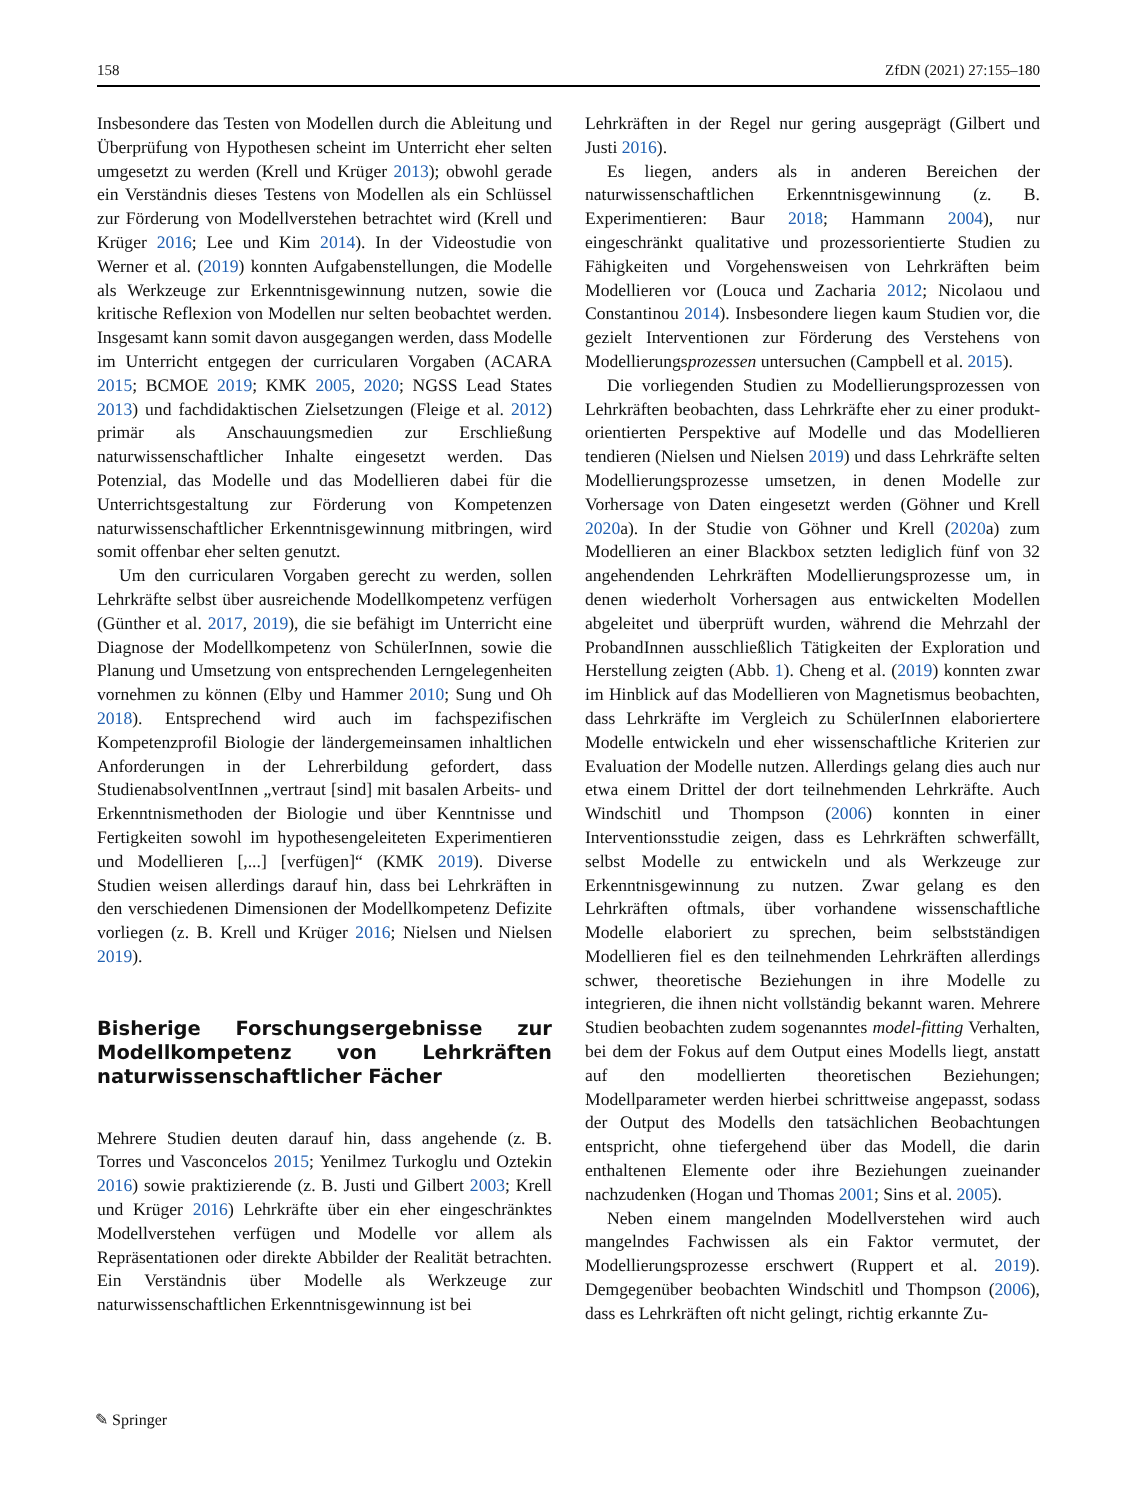158 ZfDN (2021) 27:155–180
Insbesondere das Testen von Modellen durch die Ableitung und Überprüfung von Hypothesen scheint im Unterricht eher selten umgesetzt zu werden (Krell und Krüger 2013); obwohl gerade ein Verständnis dieses Testens von Modellen als ein Schlüssel zur Förderung von Modellverstehen betrachtet wird (Krell und Krüger 2016; Lee und Kim 2014). In der Videostudie von Werner et al. (2019) konnten Aufgabenstellungen, die Modelle als Werkzeuge zur Erkenntnisgewinnung nutzen, sowie die kritische Reflexion von Modellen nur selten beobachtet werden. Insgesamt kann somit davon ausgegangen werden, dass Modelle im Unterricht entgegen der curricularen Vorgaben (ACARA 2015; BCMOE 2019; KMK 2005, 2020; NGSS Lead States 2013) und fachdidaktischen Zielsetzungen (Fleige et al. 2012) primär als Anschauungsmedien zur Erschließung naturwissenschaftlicher Inhalte eingesetzt werden. Das Potenzial, das Modelle und das Modellieren dabei für die Unterrichtsgestaltung zur Förderung von Kompetenzen naturwissenschaftlicher Erkenntnisgewinnung mitbringen, wird somit offenbar eher selten genutzt.
Um den curricularen Vorgaben gerecht zu werden, sollen Lehrkräfte selbst über ausreichende Modellkompetenz verfügen (Günther et al. 2017, 2019), die sie befähigt im Unterricht eine Diagnose der Modellkompetenz von SchülerInnen, sowie die Planung und Umsetzung von entsprechenden Lerngelegenheiten vornehmen zu können (Elby und Hammer 2010; Sung und Oh 2018). Entsprechend wird auch im fachspezifischen Kompetenzprofil Biologie der ländergemeinsamen inhaltlichen Anforderungen in der Lehrerbildung gefordert, dass StudienabsolventInnen „vertraut [sind] mit basalen Arbeits- und Erkenntnismethoden der Biologie und über Kenntnisse und Fertigkeiten sowohl im hypothesengeleiteten Experimentieren und Modellieren [,...] [verfügen]“ (KMK 2019). Diverse Studien weisen allerdings darauf hin, dass bei Lehrkräften in den verschiedenen Dimensionen der Modellkompetenz Defizite vorliegen (z. B. Krell und Krüger 2016; Nielsen und Nielsen 2019).
Bisherige Forschungsergebnisse zur Modellkompetenz von Lehrkräften naturwissenschaftlicher Fächer
Mehrere Studien deuten darauf hin, dass angehende (z. B. Torres und Vasconcelos 2015; Yenilmez Turkoglu und Oztekin 2016) sowie praktizierende (z. B. Justi und Gilbert 2003; Krell und Krüger 2016) Lehrkräfte über ein eher eingeschränktes Modellverstehen verfügen und Modelle vor allem als Repräsentationen oder direkte Abbilder der Realität betrachten. Ein Verständnis über Modelle als Werkzeuge zur naturwissenschaftlichen Erkenntnisgewinnung ist bei
Lehrkräften in der Regel nur gering ausgeprägt (Gilbert und Justi 2016).
Es liegen, anders als in anderen Bereichen der naturwissenschaftlichen Erkenntnisgewinnung (z. B. Experimentieren: Baur 2018; Hammann 2004), nur eingeschränkt qualitative und prozessorientierte Studien zu Fähigkeiten und Vorgehensweisen von Lehrkräften beim Modellieren vor (Louca und Zacharia 2012; Nicolaou und Constantinou 2014). Insbesondere liegen kaum Studien vor, die gezielt Interventionen zur Förderung des Verstehens von Modellierungsprozessen untersuchen (Campbell et al. 2015).
Die vorliegenden Studien zu Modellierungsprozessen von Lehrkräften beobachten, dass Lehrkräfte eher zu einer produkt-orientierten Perspektive auf Modelle und das Modellieren tendieren (Nielsen und Nielsen 2019) und dass Lehrkräfte selten Modellierungsprozesse umsetzen, in denen Modelle zur Vorhersage von Daten eingesetzt werden (Göhner und Krell 2020a). In der Studie von Göhner und Krell (2020a) zum Modellieren an einer Blackbox setzten lediglich fünf von 32 angehendenden Lehrkräften Modellierungsprozesse um, in denen wiederholt Vorhersagen aus entwickelten Modellen abgeleitet und überprüft wurden, während die Mehrzahl der ProbandInnen ausschließlich Tätigkeiten der Exploration und Herstellung zeigten (Abb. 1). Cheng et al. (2019) konnten zwar im Hinblick auf das Modellieren von Magnetismus beobachten, dass Lehrkräfte im Vergleich zu SchülerInnen elaboriertere Modelle entwickeln und eher wissenschaftliche Kriterien zur Evaluation der Modelle nutzen. Allerdings gelang dies auch nur etwa einem Drittel der dort teilnehmenden Lehrkräfte. Auch Windschitl und Thompson (2006) konnten in einer Interventionsstudie zeigen, dass es Lehrkräften schwerfällt, selbst Modelle zu entwickeln und als Werkzeuge zur Erkenntnisgewinnung zu nutzen. Zwar gelang es den Lehrkräften oftmals, über vorhandene wissenschaftliche Modelle elaboriert zu sprechen, beim selbstständigen Modellieren fiel es den teilnehmenden Lehrkräften allerdings schwer, theoretische Beziehungen in ihre Modelle zu integrieren, die ihnen nicht vollständig bekannt waren. Mehrere Studien beobachten zudem sogenanntes model-fitting Verhalten, bei dem der Fokus auf dem Output eines Modells liegt, anstatt auf den modellierten theoretischen Beziehungen; Modellparameter werden hierbei schrittweise angepasst, sodass der Output des Modells den tatsächlichen Beobachtungen entspricht, ohne tiefergehend über das Modell, die darin enthaltenen Elemente oder ihre Beziehungen zueinander nachzudenken (Hogan und Thomas 2001; Sins et al. 2005).
Neben einem mangelnden Modellverstehen wird auch mangelndes Fachwissen als ein Faktor vermutet, der Modellierungsprozesse erschwert (Ruppert et al. 2019). Demgegenüber beobachten Windschitl und Thompson (2006), dass es Lehrkräften oft nicht gelingt, richtig erkannte Zu-
✎ Springer